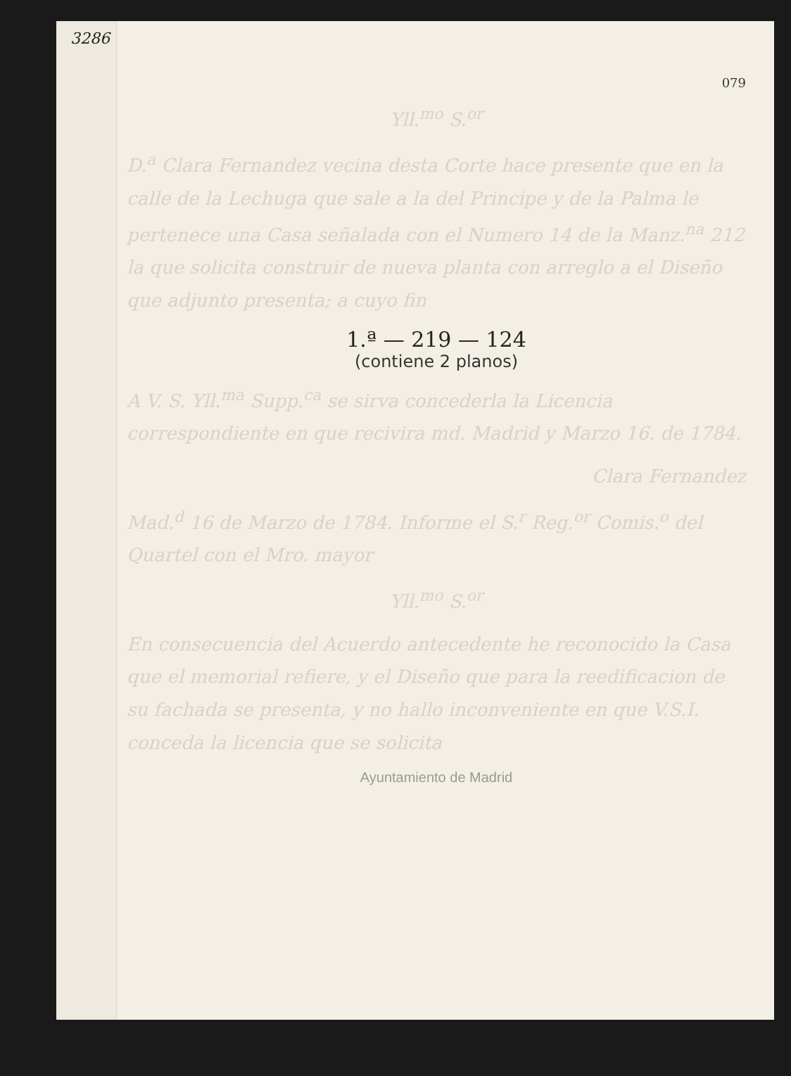3286
079
Yll.<sup>mo</sup> S.<sup>or</sup>
D.<sup>a</sup> Clara Fernandez vecina desta Corte hace presente que en la calle de la Lechuga que sale a la del Principe y de la Palma le pertenece una Casa señalada con el Numero 14 de la Manz.<sup>na</sup> 212 la que solicita construir de nueva planta con arreglo a el Diseño que adjunto presenta; a cuyo fin
1.ª — 219 — 124
(contiene 2 planos)
A V. S. Yll.<sup>ma</sup> Supp.<sup>ca</sup> se sirva concederla la Licencia correspondiente en que recivira md. Madrid y Marzo 16. de 1784.
Clara Fernandez
Mad.<sup>d</sup> 16 de Marzo de 1784. Informe el S.<sup>r</sup> Reg.<sup>or</sup> Comis.<sup>o</sup> del Quartel con el Mro. mayor
Yll.<sup>mo</sup> S.<sup>or</sup>
En consecuencia del Acuerdo antecedente he reconocido la Casa que el memorial refiere, y el Diseño que para la reedificacion de su fachada se presenta, y no hallo inconveniente en que V.S.I. conceda la licencia que se solicita
Ayuntamiento de Madrid